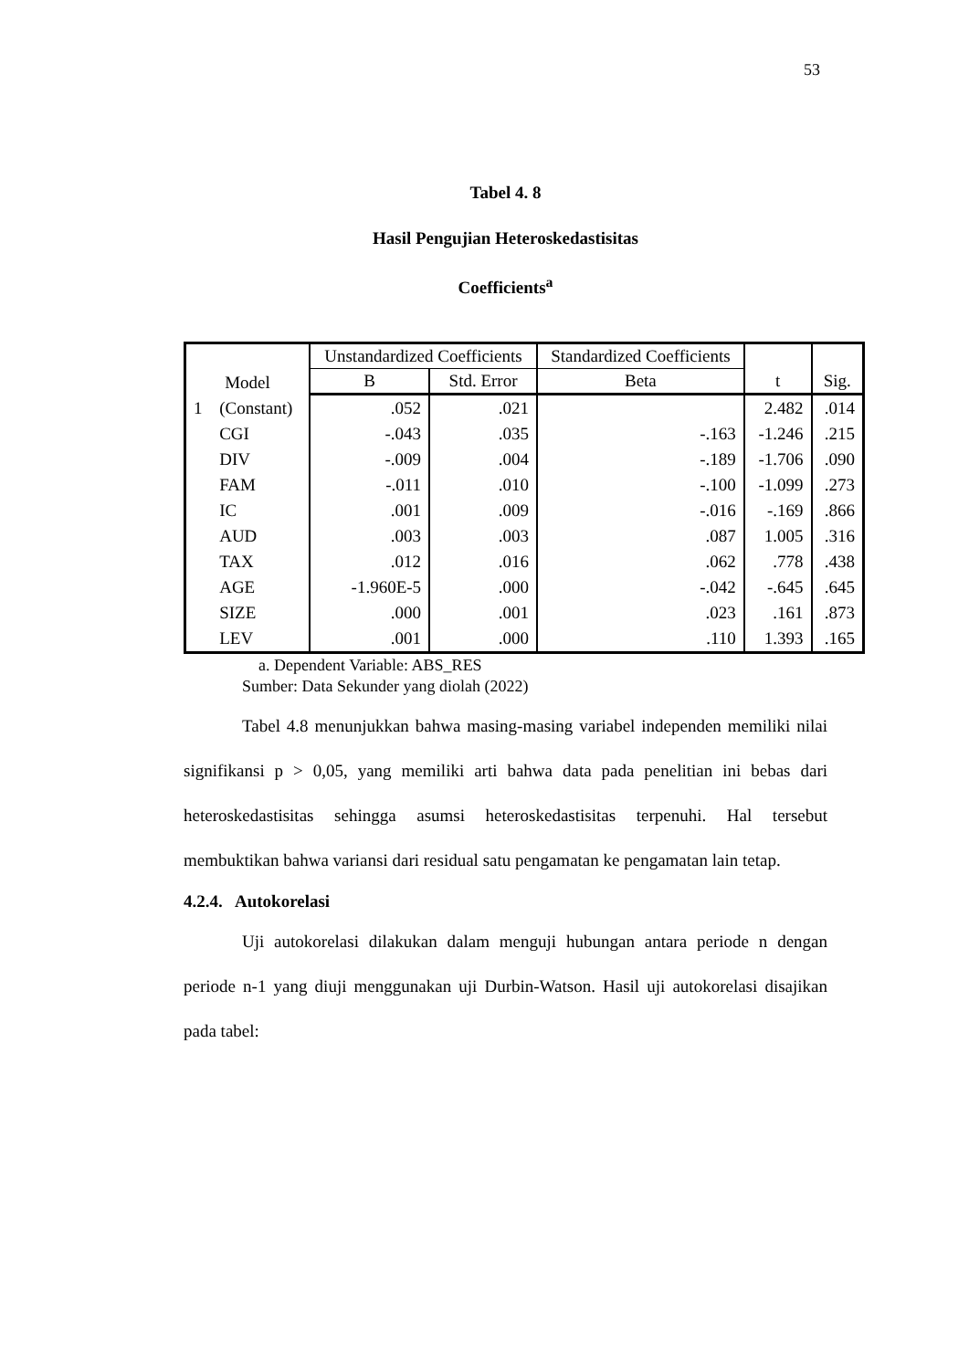53
Tabel 4. 8
Hasil Pengujian Heteroskedastisitas
Coefficients<sup>a</sup>
| Model | | Unstandardized Coefficients | | Standardized Coefficients | t | Sig. |
| --- | --- | --- | --- | --- | --- | --- |
| | | B | Std. Error | Beta | | |
| 1 | (Constant) | .052 | .021 | | 2.482 | .014 |
| | CGI | -.043 | .035 | -.163 | -1.246 | .215 |
| | DIV | -.009 | .004 | -.189 | -1.706 | .090 |
| | FAM | -.011 | .010 | -.100 | -1.099 | .273 |
| | IC | .001 | .009 | -.016 | -.169 | .866 |
| | AUD | .003 | .003 | .087 | 1.005 | .316 |
| | TAX | .012 | .016 | .062 | .778 | .438 |
| | AGE | -1.960E-5 | .000 | -.042 | -.645 | .645 |
| | SIZE | .000 | .001 | .023 | .161 | .873 |
| | LEV | .001 | .000 | .110 | 1.393 | .165 |
a. Dependent Variable: ABS_RES
Sumber: Data Sekunder yang diolah (2022)
Tabel 4.8 menunjukkan bahwa masing-masing variabel independen memiliki nilai signifikansi p > 0,05, yang memiliki arti bahwa data pada penelitian ini bebas dari heteroskedastisitas sehingga asumsi heteroskedastisitas terpenuhi. Hal tersebut membuktikan bahwa variansi dari residual satu pengamatan ke pengamatan lain tetap.
4.2.4. Autokorelasi
Uji autokorelasi dilakukan dalam menguji hubungan antara periode n dengan periode n-1 yang diuji menggunakan uji Durbin-Watson. Hasil uji autokorelasi disajikan pada tabel: